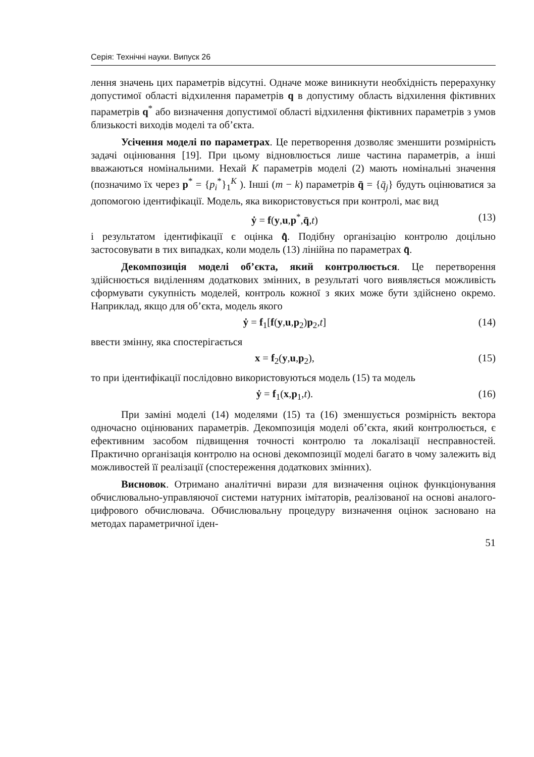Серія: Технічні науки. Випуск 26
лення значень цих параметрів відсутні. Одначе може виникнути необхідність перерахунку допустимої області відхилення параметрів q в допустиму область відхилення фіктивних параметрів q<sup>*</sup> або визначення допустимої області відхилення фіктивних параметрів з умов близькості виходів моделі та об’єкта.
Усічення моделі по параметрах. Це перетворення дозволяє зменшити розмірність задачі оцінювання [19]. При цьому відновлюється лише частина параметрів, а інші вважаються номінальними. Нехай K параметрів моделі (2) мають номінальні значення (позначимо їх через p<sup>*</sup> = {p<sub>i</sub><sup>*</sup>}<sub>1</sub><sup>K</sup> ). Інші (m − k) параметрів q̄ = {q̄<sub>j</sub>} будуть оцінюватися за допомогою ідентифікації. Модель, яка використовується при контролі, має вид
ẏ = f(y,u,p<sup>*</sup>,q̄,t) (13)
і результатом ідентифікації є оцінка q̄̂. Подібну організацію контролю доцільно застосовувати в тих випадках, коли модель (13) лінійна по параметрах q̄.
Декомпозиція моделі об’єкта, який контролюється. Це перетворення здійснюється виділенням додаткових змінних, в результаті чого виявляється можливість сформувати сукупність моделей, контроль кожної з яких може бути здійснено окремо. Наприклад, якщо для об’єкта, модель якого
ẏ = f<sub>1</sub>[f(y,u,p<sub>2</sub>)p<sub>2</sub>,t] (14)
ввести змінну, яка спостерігається
x = f<sub>2</sub>(y,u,p<sub>2</sub>), (15)
то при ідентифікації послідовно використовуються модель (15) та модель
ẏ = f<sub>1</sub>(x,p<sub>1</sub>,t). (16)
При заміні моделі (14) моделями (15) та (16) зменшується розмірність вектора одночасно оцінюваних параметрів. Декомпозиція моделі об’єкта, який контролюється, є ефективним засобом підвищення точності контролю та локалізації несправностей. Практично організація контролю на основі декомпозиції моделі багато в чому залежить від можливостей її реалізації (спостереження додаткових змінних).
Висновок. Отримано аналітичні вирази для визначення оцінок функціонування обчислювально-управляючої системи натурних імітаторів, реалізованої на основі аналого-цифрового обчислювача. Обчислювальну процедуру визначення оцінок засновано на методах параметричної іден-
51